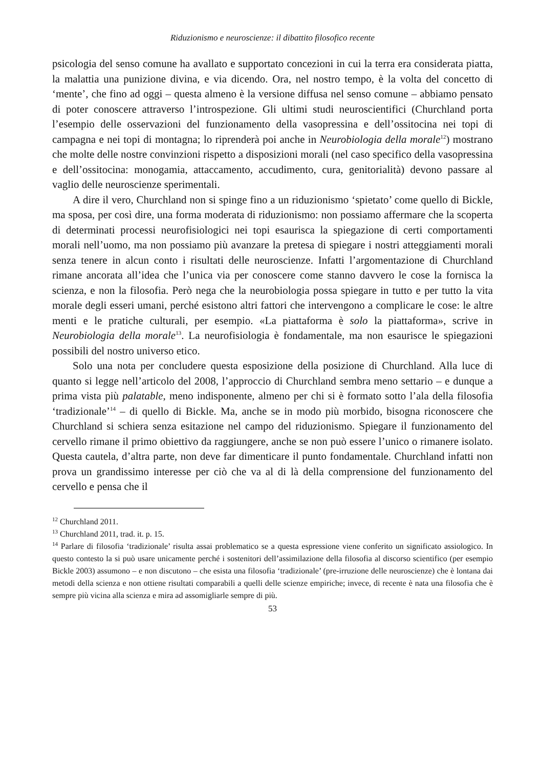Riduzionismo e neuroscienze: il dibattito filosofico recente
psicologia del senso comune ha avallato e supportato concezioni in cui la terra era considerata piatta, la malattia una punizione divina, e via dicendo. Ora, nel nostro tempo, è la volta del concetto di ‘mente’, che fino ad oggi – questa almeno è la versione diffusa nel senso comune – abbiamo pensato di poter conoscere attraverso l’introspezione. Gli ultimi studi neuroscientifici (Churchland porta l’esempio delle osservazioni del funzionamento della vasopressina e dell’ossitocina nei topi di campagna e nei topi di montagna; lo riprenderà poi anche in Neurobiologia della morale<sup>12</sup>) mostrano che molte delle nostre convinzioni rispetto a disposizioni morali (nel caso specifico della vasopressina e dell’ossitocina: monogamia, attaccamento, accudimento, cura, genitorialità) devono passare al vaglio delle neuroscienze sperimentali.
A dire il vero, Churchland non si spinge fino a un riduzionismo ‘spietato’ come quello di Bickle, ma sposa, per così dire, una forma moderata di riduzionismo: non possiamo affermare che la scoperta di determinati processi neurofisiologici nei topi esaurisca la spiegazione di certi comportamenti morali nell’uomo, ma non possiamo più avanzare la pretesa di spiegare i nostri atteggiamenti morali senza tenere in alcun conto i risultati delle neuroscienze. Infatti l’argomentazione di Churchland rimane ancorata all’idea che l’unica via per conoscere come stanno davvero le cose la fornisca la scienza, e non la filosofia. Però nega che la neurobiologia possa spiegare in tutto e per tutto la vita morale degli esseri umani, perché esistono altri fattori che intervengono a complicare le cose: le altre menti e le pratiche culturali, per esempio. «La piattaforma è solo la piattaforma», scrive in Neurobiologia della morale<sup>13</sup>. La neurofisiologia è fondamentale, ma non esaurisce le spiegazioni possibili del nostro universo etico.
Solo una nota per concludere questa esposizione della posizione di Churchland. Alla luce di quanto si legge nell’articolo del 2008, l’approccio di Churchland sembra meno settario – e dunque a prima vista più palatable, meno indisponente, almeno per chi si è formato sotto l’ala della filosofia ‘tradizionale’<sup>14</sup> – di quello di Bickle. Ma, anche se in modo più morbido, bisogna riconoscere che Churchland si schiera senza esitazione nel campo del riduzionismo. Spiegare il funzionamento del cervello rimane il primo obiettivo da raggiungere, anche se non può essere l’unico o rimanere isolato. Questa cautela, d’altra parte, non deve far dimenticare il punto fondamentale. Churchland infatti non prova un grandissimo interesse per ciò che va al di là della comprensione del funzionamento del cervello e pensa che il
<sup>12</sup> Churchland 2011.
<sup>13</sup> Churchland 2011, trad. it. p. 15.
<sup>14</sup> Parlare di filosofia ‘tradizionale’ risulta assai problematico se a questa espressione viene conferito un significato assiologico. In questo contesto la si può usare unicamente perché i sostenitori dell’assimilazione della filosofia al discorso scientifico (per esempio Bickle 2003) assumono – e non discutono – che esista una filosofia ‘tradizionale’ (pre-irruzione delle neuroscienze) che è lontana dai metodi della scienza e non ottiene risultati comparabili a quelli delle scienze empiriche; invece, di recente è nata una filosofia che è sempre più vicina alla scienza e mira ad assomigliarle sempre di più.
53